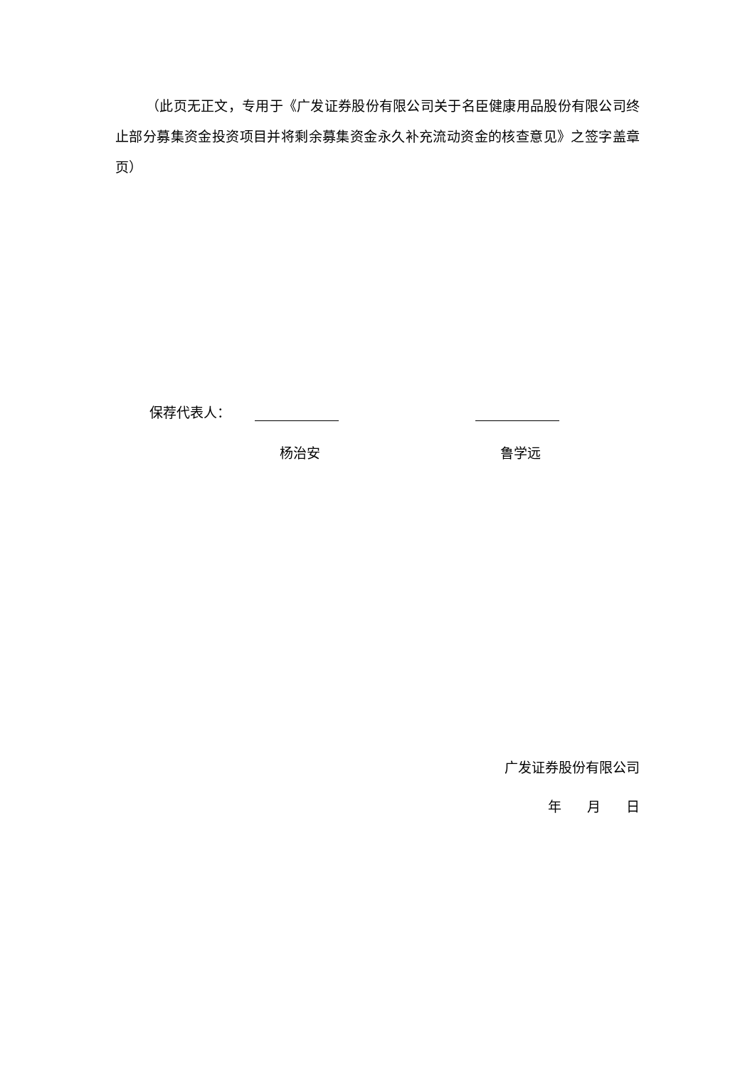（此页无正文，专用于《广发证券股份有限公司关于名臣健康用品股份有限公司终止部分募集资金投资项目并将剩余募集资金永久补充流动资金的核查意见》之签字盖章页）
保荐代表人：
杨治安 鲁学远
广发证券股份有限公司
年 月 日